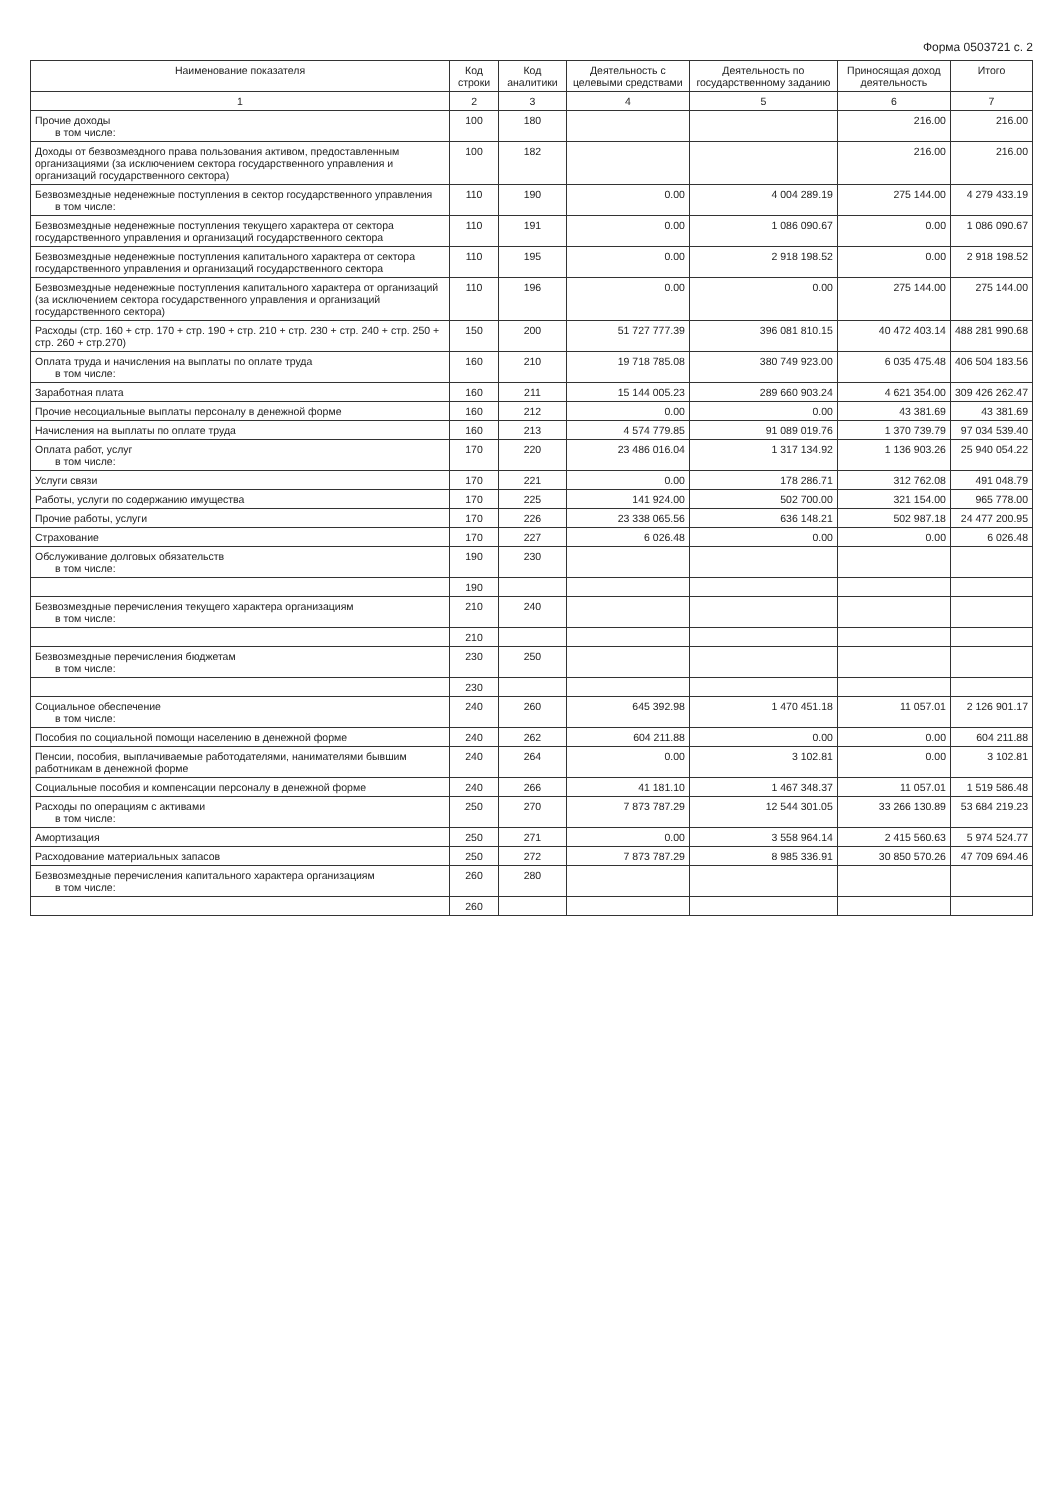Форма 0503721 с. 2
| Наименование показателя | Код строки | Код аналитики | Деятельность с целевыми средствами | Деятельность по государственному заданию | Приносящая доход деятельность | Итого |
| --- | --- | --- | --- | --- | --- | --- |
| 1 | 2 | 3 | 4 | 5 | 6 | 7 |
| Прочие доходы в том числе: | 100 | 180 | | | 216.00 | 216.00 |
| Доходы от безвозмездного права пользования активом, предоставленным организациями (за исключением сектора государственного управления и организаций государственного сектора) | 100 | 182 | | | 216.00 | 216.00 |
| Безвозмездные неденежные поступления в сектор государственного управления в том числе: | 110 | 190 | 0.00 | 4 004 289.19 | 275 144.00 | 4 279 433.19 |
| Безвозмездные неденежные поступления текущего характера от сектора государственного управления и организаций государственного сектора | 110 | 191 | 0.00 | 1 086 090.67 | 0.00 | 1 086 090.67 |
| Безвозмездные неденежные поступления капитального характера от сектора государственного управления и организаций государственного сектора | 110 | 195 | 0.00 | 2 918 198.52 | 0.00 | 2 918 198.52 |
| Безвозмездные неденежные поступления капитального характера от организаций (за исключением сектора государственного управления и организаций государственного сектора) | 110 | 196 | 0.00 | 0.00 | 275 144.00 | 275 144.00 |
| Расходы (стр. 160 + стр. 170 + стр. 190 + стр. 210 + стр. 230 + стр. 240 + стр. 250 + стр. 260 + стр.270) | 150 | 200 | 51 727 777.39 | 396 081 810.15 | 40 472 403.14 | 488 281 990.68 |
| Оплата труда и начисления на выплаты по оплате труда в том числе: | 160 | 210 | 19 718 785.08 | 380 749 923.00 | 6 035 475.48 | 406 504 183.56 |
| Заработная плата | 160 | 211 | 15 144 005.23 | 289 660 903.24 | 4 621 354.00 | 309 426 262.47 |
| Прочие несоциальные выплаты персоналу в денежной форме | 160 | 212 | 0.00 | 0.00 | 43 381.69 | 43 381.69 |
| Начисления на выплаты по оплате труда | 160 | 213 | 4 574 779.85 | 91 089 019.76 | 1 370 739.79 | 97 034 539.40 |
| Оплата работ, услуг в том числе: | 170 | 220 | 23 486 016.04 | 1 317 134.92 | 1 136 903.26 | 25 940 054.22 |
| Услуги связи | 170 | 221 | 0.00 | 178 286.71 | 312 762.08 | 491 048.79 |
| Работы, услуги по содержанию имущества | 170 | 225 | 141 924.00 | 502 700.00 | 321 154.00 | 965 778.00 |
| Прочие работы, услуги | 170 | 226 | 23 338 065.56 | 636 148.21 | 502 987.18 | 24 477 200.95 |
| Страхование | 170 | 227 | 6 026.48 | 0.00 | 0.00 | 6 026.48 |
| Обслуживание долговых обязательств в том числе: | 190 | 230 | | | | |
| | 190 | | | | | |
| Безвозмездные перечисления текущего характера организациям в том числе: | 210 | 240 | | | | |
| | 210 | | | | | |
| Безвозмездные перечисления бюджетам в том числе: | 230 | 250 | | | | |
| | 230 | | | | | |
| Социальное обеспечение в том числе: | 240 | 260 | 645 392.98 | 1 470 451.18 | 11 057.01 | 2 126 901.17 |
| Пособия по социальной помощи населению в денежной форме | 240 | 262 | 604 211.88 | 0.00 | 0.00 | 604 211.88 |
| Пенсии, пособия, выплачиваемые работодателями, нанимателями бывшим работникам в денежной форме | 240 | 264 | 0.00 | 3 102.81 | 0.00 | 3 102.81 |
| Социальные пособия и компенсации персоналу в денежной форме | 240 | 266 | 41 181.10 | 1 467 348.37 | 11 057.01 | 1 519 586.48 |
| Расходы по операциям с активами в том числе: | 250 | 270 | 7 873 787.29 | 12 544 301.05 | 33 266 130.89 | 53 684 219.23 |
| Амортизация | 250 | 271 | 0.00 | 3 558 964.14 | 2 415 560.63 | 5 974 524.77 |
| Расходование материальных запасов | 250 | 272 | 7 873 787.29 | 8 985 336.91 | 30 850 570.26 | 47 709 694.46 |
| Безвозмездные перечисления капитального характера организациям в том числе: | 260 | 280 | | | | |
| | 260 | | | | | |